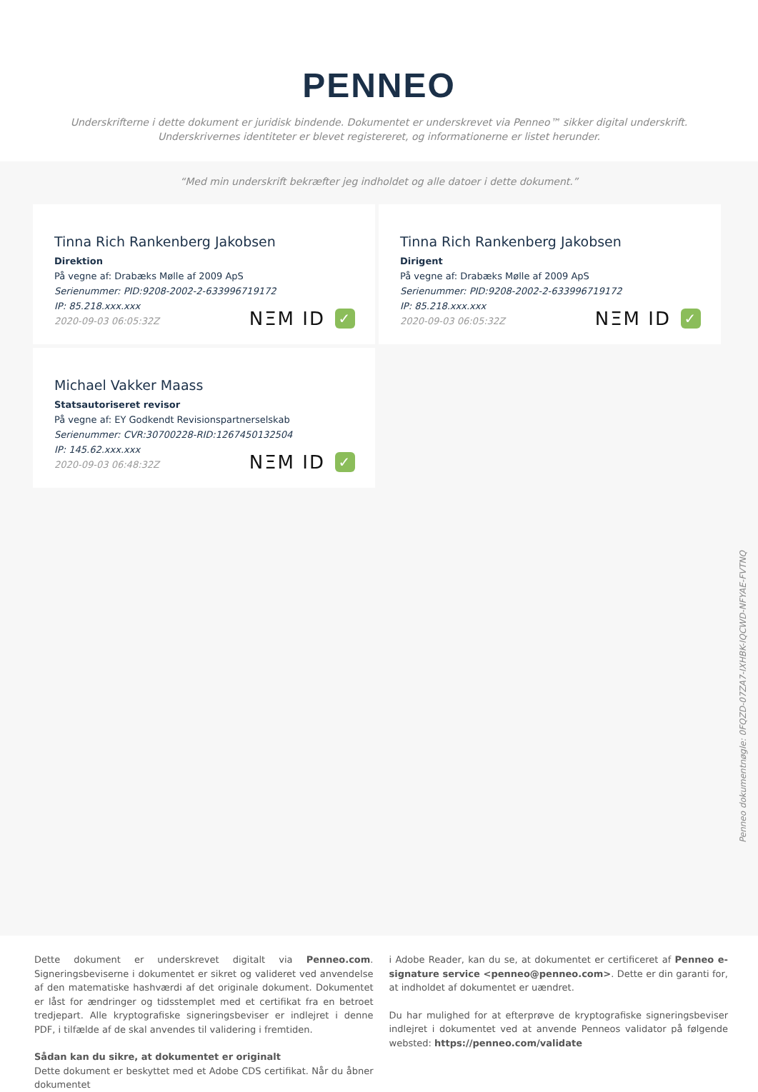PENNEO
Underskrifterne i dette dokument er juridisk bindende. Dokumentet er underskrevet via Penneo™ sikker digital underskrift.
Underskrivernes identiteter er blevet registereret, og informationerne er listet herunder.
“Med min underskrift bekræfter jeg indholdet og alle datoer i dette dokument.”
Tinna Rich Rankenberg Jakobsen
Direktion
På vegne af: Drabæks Mølle af 2009 ApS
Serienummer: PID:9208-2002-2-633996719172
IP: 85.218.xxx.xxx
2020-09-03 06:05:32Z
NΞM ID ✓
Tinna Rich Rankenberg Jakobsen
Dirigent
På vegne af: Drabæks Mølle af 2009 ApS
Serienummer: PID:9208-2002-2-633996719172
IP: 85.218.xxx.xxx
2020-09-03 06:05:32Z
NΞM ID ✓
Michael Vakker Maass
Statsautoriseret revisor
På vegne af: EY Godkendt Revisionspartnerselskab
Serienummer: CVR:30700228-RID:1267450132504
IP: 145.62.xxx.xxx
2020-09-03 06:48:32Z
NΞM ID ✓
Penneo dokumentnøgle: 0FQZD-07ZA7-IXHBK-IQCWD-NFYAE-FVTNQ
Dette dokument er underskrevet digitalt via Penneo.com. Signeringsbeviserne i dokumentet er sikret og valideret ved anvendelse af den matematiske hashværdi af det originale dokument. Dokumentet er låst for ændringer og tidsstemplet med et certifikat fra en betroet tredjepart. Alle kryptografiske signeringsbeviser er indlejret i denne PDF, i tilfælde af de skal anvendes til validering i fremtiden.
Sådan kan du sikre, at dokumentet er originalt
Dette dokument er beskyttet med et Adobe CDS certifikat. Når du åbner dokumentet
i Adobe Reader, kan du se, at dokumentet er certificeret af Penneo e-signature service <penneo@penneo.com>. Dette er din garanti for, at indholdet af dokumentet er uændret.
Du har mulighed for at efterprøve de kryptografiske signeringsbeviser indlejret i dokumentet ved at anvende Penneos validator på følgende websted: https://penneo.com/validate